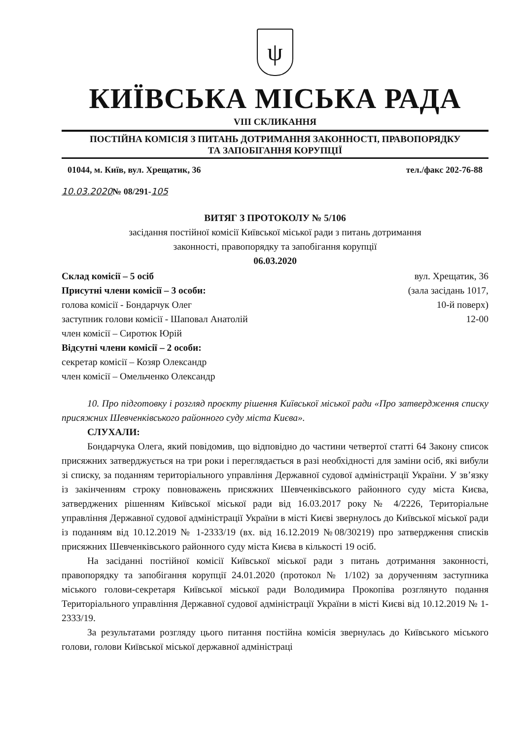ψ
КИЇВСЬКА МІСЬКА РАДА
VIII СКЛИКАННЯ
ПОСТІЙНА КОМІСІЯ З ПИТАНЬ ДОТРИМАННЯ ЗАКОННОСТІ, ПРАВОПОРЯДКУ
ТА ЗАПОБІГАННЯ КОРУПЦІЇ
01044, м. Київ, вул. Хрещатик, 36 тел./факс 202-76-88
10.03.2020№ 08/291-105
ВИТЯГ З ПРОТОКОЛУ № 5/106
засідання постійної комісії Київської міської ради з питань дотримання
законності, правопорядку та запобігання корупції
06.03.2020
Склад комісії – 5 осіб
Присутні члени комісії – 3 особи:
голова комісії - Бондарчук Олег
заступник голови комісії - Шаповал Анатолій
член комісії – Сиротюк Юрій
Відсутні члени комісії – 2 особи:
секретар комісії – Козяр Олександр
член комісії – Омельченко Олександр
вул. Хрещатик, 36
(зала засідань 1017,
10-й поверх)
12-00
10. Про підготовку і розгляд проєкту рішення Київської міської ради «Про затвердження списку присяжних Шевченківського районного суду міста Києва».
СЛУХАЛИ:
Бондарчука Олега, який повідомив, що відповідно до частини четвертої статті 64 Закону список присяжних затверджується на три роки і переглядається в разі необхідності для заміни осіб, які вибули зі списку, за поданням територіального управління Державної судової адміністрації України. У зв’язку із закінченням строку повноважень присяжних Шевченківського районного суду міста Києва, затверджених рішенням Київської міської ради від 16.03.2017 року № 4/2226, Територіальне управління Державної судової адміністрації України в місті Києві звернулось до Київської міської ради із поданням від 10.12.2019 № 1-2333/19 (вх. від 16.12.2019 №08/30219) про затвердження списків присяжних Шевченківського районного суду міста Києва в кількості 19 осіб.
На засіданні постійної комісії Київської міської ради з питань дотримання законності, правопорядку та запобігання корупції 24.01.2020 (протокол № 1/102) за дорученням заступника міського голови-секретаря Київської міської ради Володимира Прокопіва розглянуто подання Територіального управління Державної судової адміністрації України в місті Києві від 10.12.2019 № 1-2333/19.
За результатами розгляду цього питання постійна комісія звернулась до Київського міського голови, голови Київської міської державної адміністраці